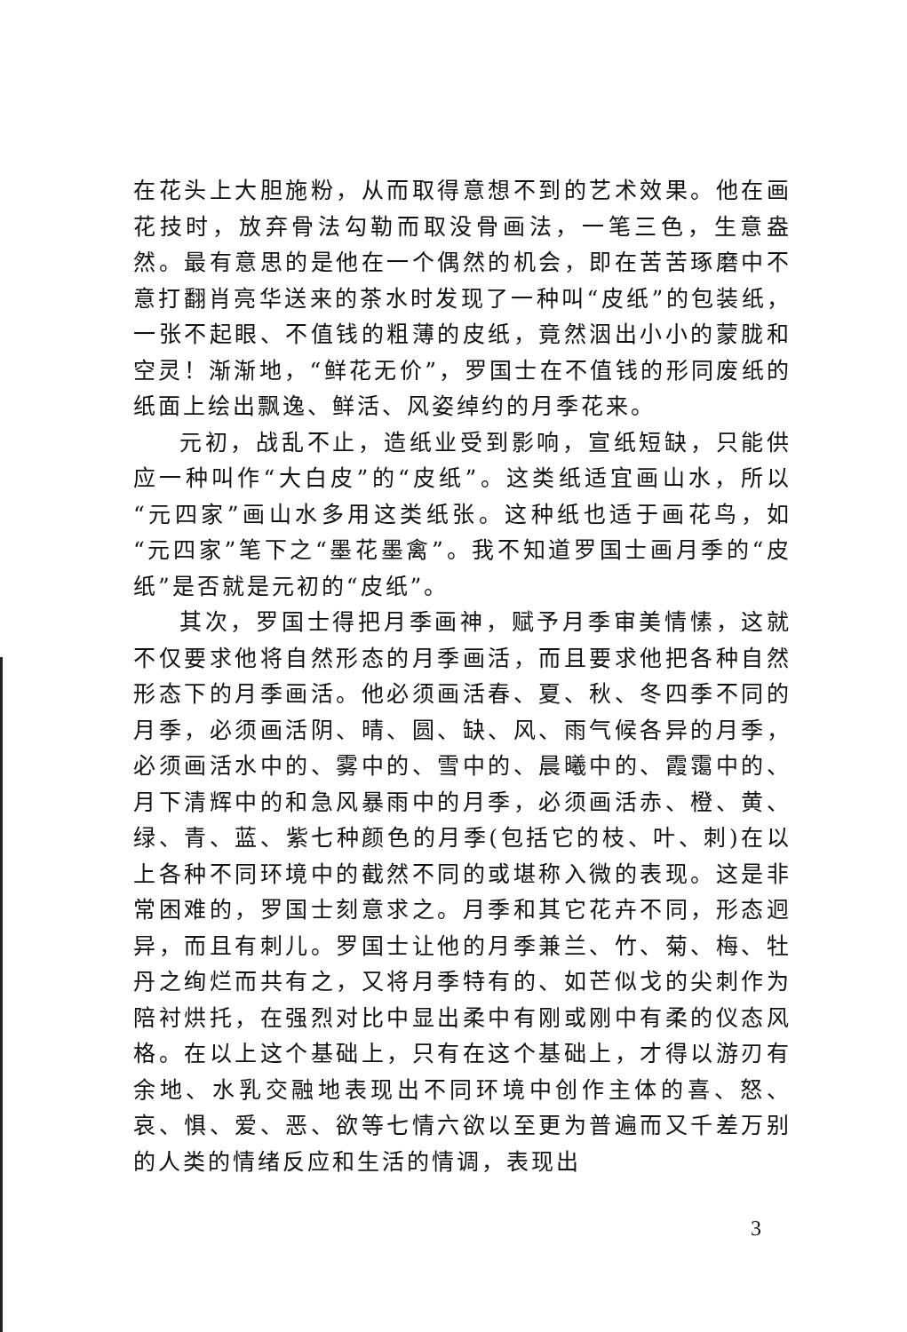在花头上大胆施粉，从而取得意想不到的艺术效果。他在画花技时，放弃骨法勾勒而取没骨画法，一笔三色，生意盎然。最有意思的是他在一个偶然的机会，即在苦苦琢磨中不意打翻肖亮华送来的茶水时发现了一种叫“皮纸”的包装纸，一张不起眼、不值钱的粗薄的皮纸，竟然洇出小小的蒙胧和空灵！渐渐地，“鲜花无价”，罗国士在不值钱的形同废纸的纸面上绘出飘逸、鲜活、风姿绰约的月季花来。
元初，战乱不止，造纸业受到影响，宣纸短缺，只能供应一种叫作“大白皮”的“皮纸”。这类纸适宜画山水，所以“元四家”画山水多用这类纸张。这种纸也适于画花鸟，如“元四家”笔下之“墨花墨禽”。我不知道罗国士画月季的“皮纸”是否就是元初的“皮纸”。
其次，罗国士得把月季画神，赋予月季审美情愫，这就不仅要求他将自然形态的月季画活，而且要求他把各种自然形态下的月季画活。他必须画活春、夏、秋、冬四季不同的月季，必须画活阴、晴、圆、缺、风、雨气候各异的月季，必须画活水中的、雾中的、雪中的、晨曦中的、霞霭中的、月下清辉中的和急风暴雨中的月季，必须画活赤、橙、黄、绿、青、蓝、紫七种颜色的月季(包括它的枝、叶、刺)在以上各种不同环境中的截然不同的或堪称入微的表现。这是非常困难的，罗国士刻意求之。月季和其它花卉不同，形态迥异，而且有刺儿。罗国士让他的月季兼兰、竹、菊、梅、牡丹之绚烂而共有之，又将月季特有的、如芒似戈的尖刺作为陪衬烘托，在强烈对比中显出柔中有刚或刚中有柔的仪态风格。在以上这个基础上，只有在这个基础上，才得以游刃有余地、水乳交融地表现出不同环境中创作主体的喜、怒、哀、惧、爱、恶、欲等七情六欲以至更为普遍而又千差万别的人类的情绪反应和生活的情调，表现出
3